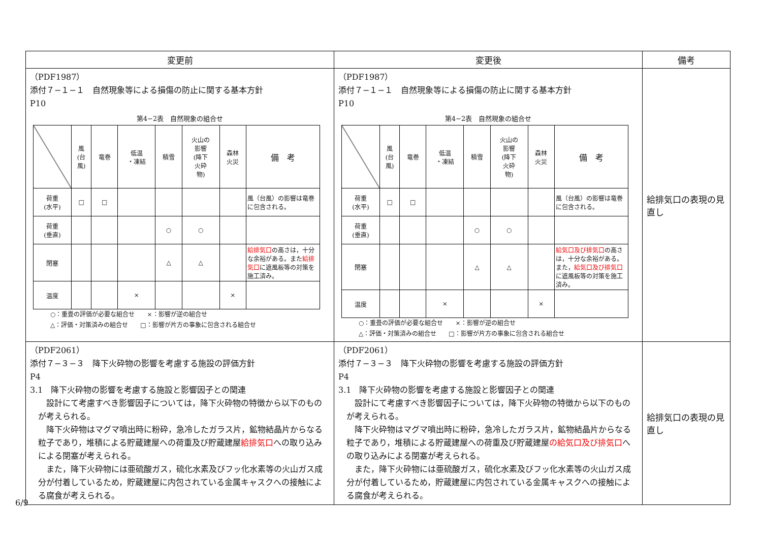| 変更前 | 変更後 | 備考 |
| --- | --- | --- |
| （PDF1987） 添付７−１−１ 自然現象等による損傷の防止に関する基本方針 P10 第4−2表 自然現象の組合せ / / 風 (台 風) / 竜巻 / 低温 ・凍結 / 積雪 / 火山の 影響 (降下 火砕 物) / 森林 火災 / 備 考 / / 荷重 (水平) / □ / □ / / / / / 風（台風）の影響は竜巻に包含される。 / / 荷重 (垂直) / / / / ○ / ○ / / / / 閉塞 / / / / △ / △ / / 給排気口 の高さは，十分な余裕がある。また 給排気口 に遮風板等の対策を施工済み。 / / 温度 / / / × / / / × / / ○：重畳の評価が必要な組合せ ×：影響が逆の組合せ △：評価・対策済みの組合せ □：影響が片方の事象に包含される組合せ | （PDF1987） 添付７−１−１ 自然現象等による損傷の防止に関する基本方針 P10 第4−2表 自然現象の組合せ / / 風 (台 風) / 竜巻 / 低温 ・凍結 / 積雪 / 火山の 影響 (降下 火砕 物) / 森林 火災 / 備 考 / / 荷重 (水平) / □ / □ / / / / / 風（台風）の影響は竜巻に包含される。 / / 荷重 (垂直) / / / / ○ / ○ / / / / 閉塞 / / / / △ / △ / / 給気口及び排気口 の高さは，十分な余裕がある。また， 給気口及び排気口 に遮風板等の対策を施工済み。 / / 温度 / / / × / / / × / / ○：重畳の評価が必要な組合せ ×：影響が逆の組合せ △：評価・対策済みの組合せ □：影響が片方の事象に包含される組合せ | 給排気口の表現の見直し |
| （PDF2061） 添付７−３−３ 降下火砕物の影響を考慮する施設の評価方針 P4 3.1 降下火砕物の影響を考慮する施設と影響因子との関連 設計にて考慮すべき影響因子については，降下火砕物の特徴から以下のものが考えられる。 降下火砕物はマグマ噴出時に粉砕，急冷したガラス片，鉱物結晶片からなる粒子であり，堆積による貯蔵建屋への荷重及び貯蔵建屋 給排気口 への取り込みによる閉塞が考えられる。 また，降下火砕物には亜硫酸ガス，硫化水素及びフッ化水素等の火山ガス成分が付着しているため，貯蔵建屋に内包されている金属キャスクへの接触による腐食が考えられる。 | （PDF2061） 添付７−３−３ 降下火砕物の影響を考慮する施設の評価方針 P4 3.1 降下火砕物の影響を考慮する施設と影響因子との関連 設計にて考慮すべき影響因子については，降下火砕物の特徴から以下のものが考えられる。 降下火砕物はマグマ噴出時に粉砕，急冷したガラス片，鉱物結晶片からなる粒子であり，堆積による貯蔵建屋への荷重及び貯蔵建屋 の給気口及び排気口 への取り込みによる閉塞が考えられる。 また，降下火砕物には亜硫酸ガス，硫化水素及びフッ化水素等の火山ガス成分が付着しているため，貯蔵建屋に内包されている金属キャスクへの接触による腐食が考えられる。 | 給排気口の表現の見直し |
6/9